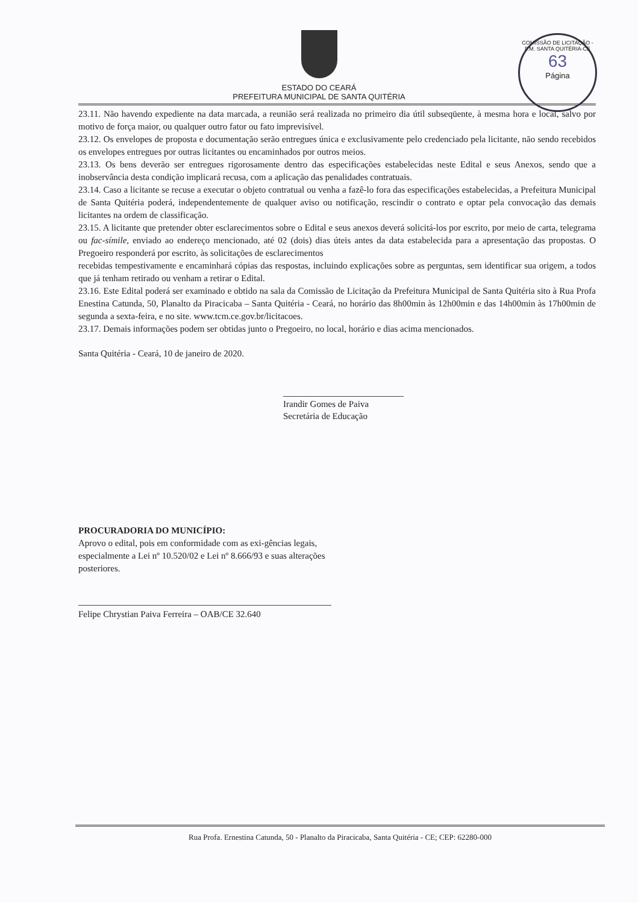COMISSÃO DE LICITAÇÃO - P.M. SANTA QUITÉRIA-CE
63
Página
ESTADO DO CEARÁ
PREFEITURA MUNICIPAL DE SANTA QUITÉRIA
23.11. Não havendo expediente na data marcada, a reunião será realizada no primeiro dia útil subseqüente, à mesma hora e local, salvo por motivo de força maior, ou qualquer outro fator ou fato imprevisível.
23.12. Os envelopes de proposta e documentação serão entregues única e exclusivamente pelo credenciado pela licitante, não sendo recebidos os envelopes entregues por outras licitantes ou encaminhados por outros meios.
23.13. Os bens deverão ser entregues rigorosamente dentro das especificações estabelecidas neste Edital e seus Anexos, sendo que a inobservância desta condição implicará recusa, com a aplicação das penalidades contratuais.
23.14. Caso a licitante se recuse a executar o objeto contratual ou venha a fazê-lo fora das especificações estabelecidas, a Prefeitura Municipal de Santa Quitéria poderá, independentemente de qualquer aviso ou notificação, rescindir o contrato e optar pela convocação das demais licitantes na ordem de classificação.
23.15. A licitante que pretender obter esclarecimentos sobre o Edital e seus anexos deverá solicitá-los por escrito, por meio de carta, telegrama ou fac-símile, enviado ao endereço mencionado, até 02 (dois) dias úteis antes da data estabelecida para a apresentação das propostas. O Pregoeiro responderá por escrito, às solicitações de esclarecimentos
recebidas tempestivamente e encaminhará cópias das respostas, incluindo explicações sobre as perguntas, sem identificar sua origem, a todos que já tenham retirado ou venham a retirar o Edital.
23.16. Este Edital poderá ser examinado e obtido na sala da Comissão de Licitação da Prefeitura Municipal de Santa Quitéria sito à Rua Profa Enestina Catunda, 50, Planalto da Piracicaba – Santa Quitéria - Ceará, no horário das 8h00min às 12h00min e das 14h00min às 17h00min de segunda a sexta-feira, e no site. www.tcm.ce.gov.br/licitacoes.
23.17. Demais informações podem ser obtidas junto o Pregoeiro, no local, horário e dias acima mencionados.
Santa Quitéria - Ceará, 10 de janeiro de 2020.
Irandir Gomes de Paiva
Secretária de Educação
PROCURADORIA DO MUNICÍPIO:
Aprovo o edital, pois em conformidade com as exi-gências legais, especialmente a Lei nº 10.520/02 e Lei nº 8.666/93 e suas alterações posteriores.
Felipe Chrystian Paiva Ferreira – OAB/CE 32.640
Rua Profa. Ernestina Catunda, 50 - Planalto da Piracicaba, Santa Quitéria - CE; CEP: 62280-000